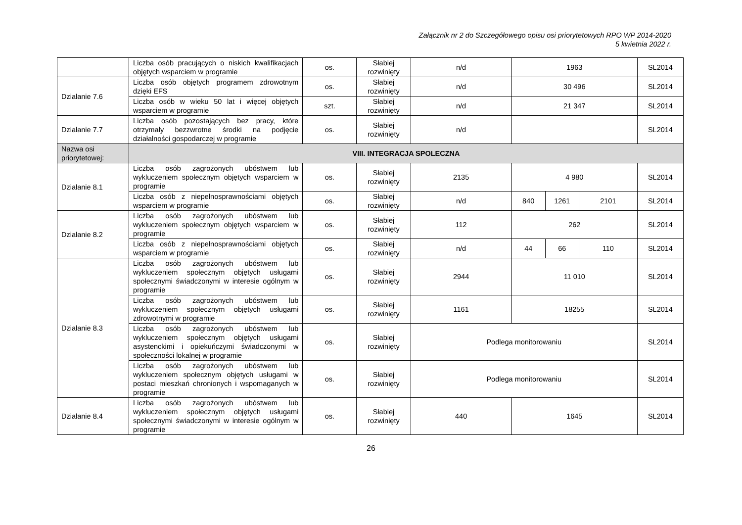Załącznik nr 2 do Szczegółowego opisu osi priorytetowych RPO WP 2014-2020
5 kwietnia 2022 r.
| | Liczba osób pracujących o niskich kwalifikacjach objętych wsparciem w programie | os. | Słabiej rozwinięty | n/d | 1963 | | | SL2014 |
| Działanie 7.6 | Liczba osób objętych programem zdrowotnym dzięki EFS | os. | Słabiej rozwinięty | n/d | 30 496 | | | SL2014 |
| | Liczba osób w wieku 50 lat i więcej objętych wsparciem w programie | szt. | Słabiej rozwinięty | n/d | 21 347 | | | SL2014 |
| Działanie 7.7 | Liczba osób pozostających bez pracy, które otrzymały bezzwrotne środki na podjęcie działalności gospodarczej w programie | os. | Słabiej rozwinięty | n/d | | | | SL2014 |
| Nazwa osi priorytetowej: | VIII. INTEGRACJA SPOLECZNA | | | | | | | |
| Działanie 8.1 | Liczba osób zagrożonych ubóstwem lub wykluczeniem społecznym objętych wsparciem w programie | os. | Słabiej rozwinięty | 2135 | 4 980 | | | SL2014 |
| | Liczba osób z niepełnosprawnościami objętych wsparciem w programie | os. | Słabiej rozwinięty | n/d | 840 | 1261 | 2101 | SL2014 |
| Działanie 8.2 | Liczba osób zagrożonych ubóstwem lub wykluczeniem społecznym objętych wsparciem w programie | os. | Słabiej rozwinięty | 112 | 262 | | | SL2014 |
| | Liczba osób z niepełnosprawnościami objętych wsparciem w programie | os. | Słabiej rozwinięty | n/d | 44 | 66 | 110 | SL2014 |
| Działanie 8.3 | Liczba osób zagrożonych ubóstwem lub wykluczeniem społecznym objętych usługami społecznymi świadczonymi w interesie ogólnym w programie | os. | Słabiej rozwinięty | 2944 | 11 010 | | | SL2014 |
| | Liczba osób zagrożonych ubóstwem lub wykluczeniem społecznym objętych usługami zdrowotnymi w programie | os. | Słabiej rozwinięty | 1161 | 18255 | | | SL2014 |
| | Liczba osób zagrożonych ubóstwem lub wykluczeniem społecznym objętych usługami asystenckimi i opiekuńczymi świadczonymi w społeczności lokalnej w programie | os. | Słabiej rozwinięty | Podlega monitorowaniu | | | | SL2014 |
| | Liczba osób zagrożonych ubóstwem lub wykluczeniem społecznym objętych usługami w postaci mieszkań chronionych i wspomaganych w programie | os. | Słabiej rozwinięty | Podlega monitorowaniu | | | | SL2014 |
| Działanie 8.4 | Liczba osób zagrożonych ubóstwem lub wykluczeniem społecznym objętych usługami społecznymi świadczonymi w interesie ogólnym w programie | os. | Słabiej rozwinięty | 440 | 1645 | | | SL2014 |
26